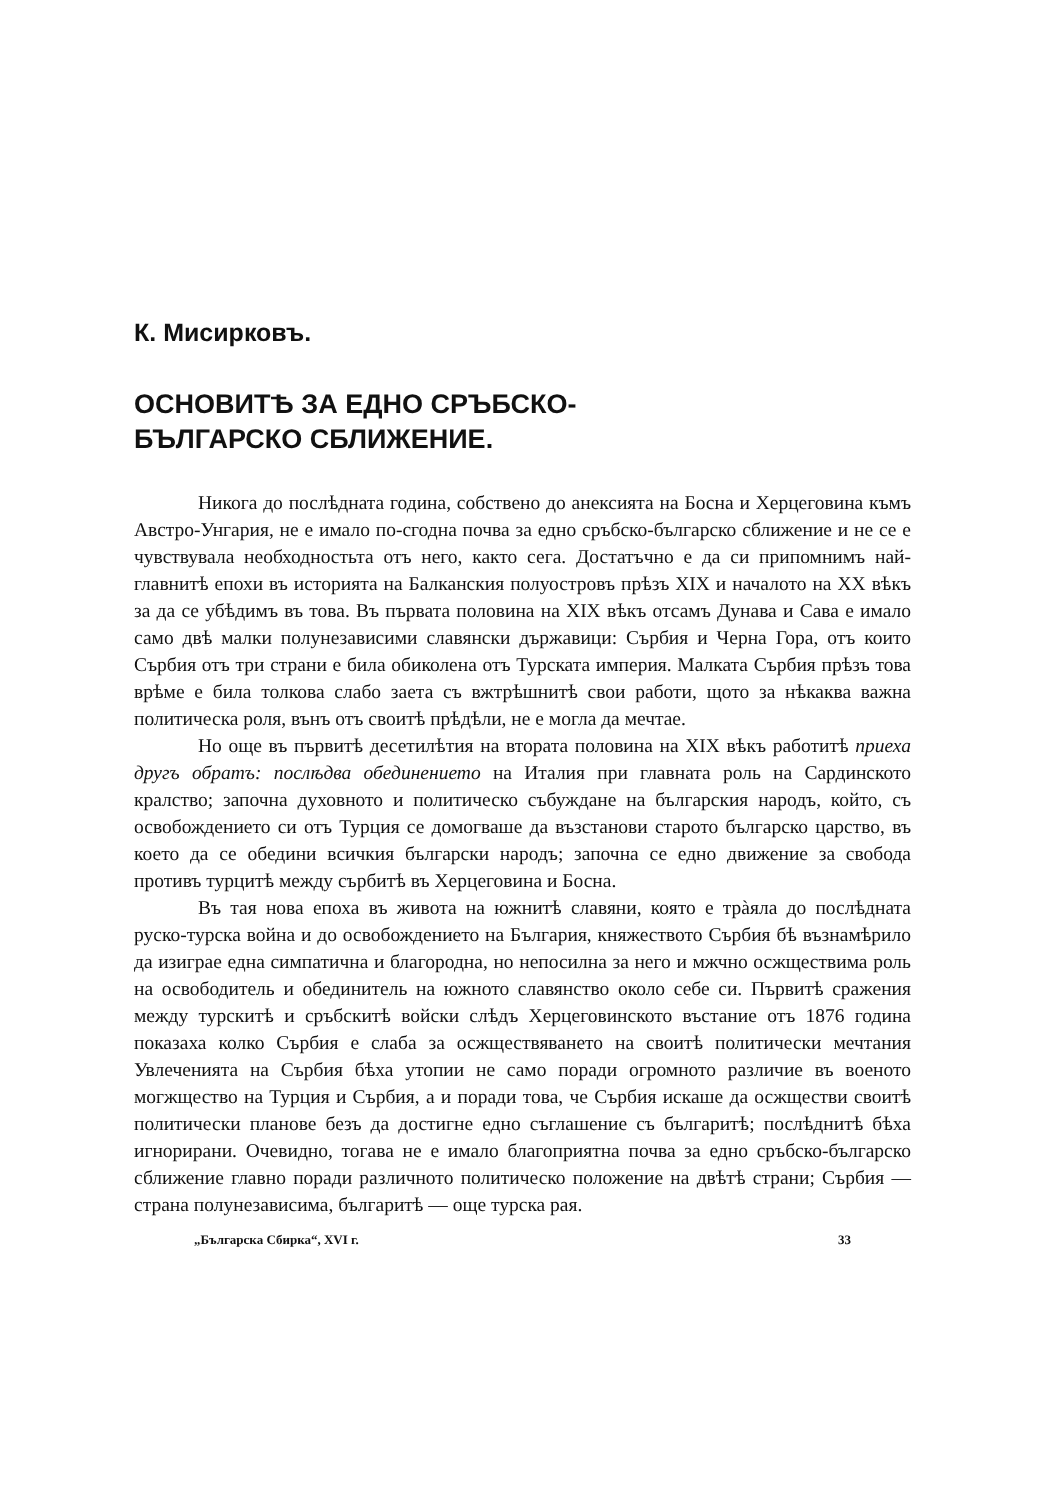К. Мисирковъ.
ОСНОВИТѢ ЗА ЕДНО СРЪБСКО-
БЪЛГАРСКО СБЛИЖЕНИЕ.
Никога до послѣдната година, собствено до анексията на Босна и Херцеговина къмъ Австро-Унгария, не е имало по-сгодна почва за едно сръбско-българско сближение и не се е чувствувала необходностьта отъ него, както сега. Достатъчно е да си припомнимъ най-главнитѣ епохи въ историята на Балканския полуостровъ прѣзъ XIX и началото на XX вѣкъ за да се убѣдимъ въ това. Въ първата половина на XIX вѣкъ отсамъ Дунава и Сава е имало само двѣ малки полунезависими славянски държавици: Сърбия и Черна Гора, отъ които Сърбия отъ три страни е била обиколена отъ Турската империя. Малката Сърбия прѣзъ това врѣме е била толкова слабо заета съ вжтрѣшнитѣ свои работи, щото за нѣкаква важна политическа роля, вънъ отъ своитѣ прѣдѣли, не е могла да мечтае.
Но още въ първитѣ десетилѣтия на втората половина на XIX вѣкъ работитѣ приеха другъ обратъ: послѣдва обединението на Италия при главната роль на Сардинското кралство; започна духовното и политическо събуждане на българския народъ, който, съ освобождението си отъ Турция се домогваше да възстанови старото българско царство, въ което да се обедини всичкия български народъ; започна се едно движение за свобода противъ турцитѣ между сърбитѣ въ Херцеговина и Босна.
Въ тая нова епоха въ живота на южнитѣ славяни, която е трàяла до послѣдната руско-турска война и до освобождението на България, княжеството Сърбия бѣ възнамѣрило да изиграе една симпатична и благородна, но непосилна за него и мжчно осжществима роль на освободитель и обединитель на южното славянство около себе си. Първитѣ сражения между турскитѣ и сръбскитѣ войски слѣдъ Херцеговинското въстание отъ 1876 година показаха колко Сърбия е слаба за осжществяването на своитѣ политически мечтания Увлеченията на Сърбия бѣха утопии не само поради огромното различие въ военото могжщество на Турция и Сърбия, а и поради това, че Сърбия искаше да осжществи своитѣ политически планове безъ да достигне едно съглашение съ българитѣ; послѣднитѣ бѣха игнорирани. Очевидно, тогава не е имало благоприятна почва за едно сръбско-българско сближение главно поради различното политическо положение на двѣтѣ страни; Сърбия — страна полунезависима, българитѣ — още турска рая.
„Българска Сбирка“, XVI г. 33